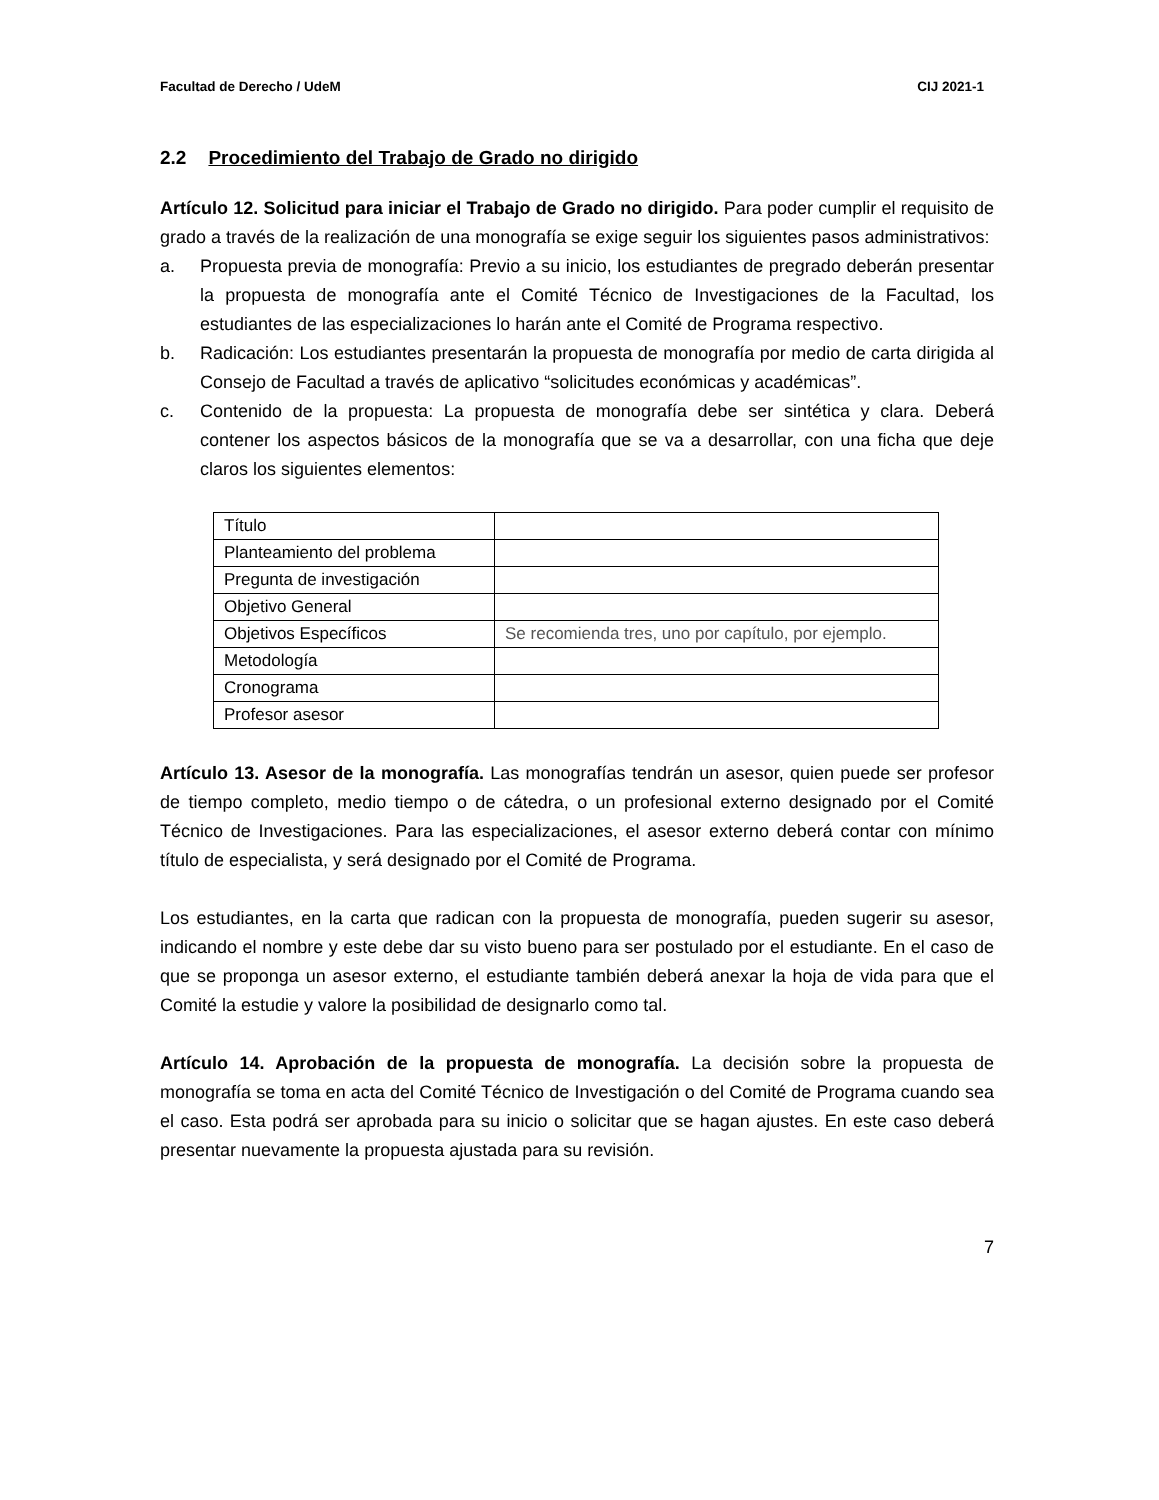Facultad de Derecho / UdeM CIJ 2021-1
2.2 Procedimiento del Trabajo de Grado no dirigido
Artículo 12. Solicitud para iniciar el Trabajo de Grado no dirigido. Para poder cumplir el requisito de grado a través de la realización de una monografía se exige seguir los siguientes pasos administrativos:
a. Propuesta previa de monografía: Previo a su inicio, los estudiantes de pregrado deberán presentar la propuesta de monografía ante el Comité Técnico de Investigaciones de la Facultad, los estudiantes de las especializaciones lo harán ante el Comité de Programa respectivo.
b. Radicación: Los estudiantes presentarán la propuesta de monografía por medio de carta dirigida al Consejo de Facultad a través de aplicativo “solicitudes económicas y académicas”.
c. Contenido de la propuesta: La propuesta de monografía debe ser sintética y clara. Deberá contener los aspectos básicos de la monografía que se va a desarrollar, con una ficha que deje claros los siguientes elementos:
| Título | |
| Planteamiento del problema | |
| Pregunta de investigación | |
| Objetivo General | |
| Objetivos Específicos | Se recomienda tres, uno por capítulo, por ejemplo. |
| Metodología | |
| Cronograma | |
| Profesor asesor | |
Artículo 13. Asesor de la monografía. Las monografías tendrán un asesor, quien puede ser profesor de tiempo completo, medio tiempo o de cátedra, o un profesional externo designado por el Comité Técnico de Investigaciones. Para las especializaciones, el asesor externo deberá contar con mínimo título de especialista, y será designado por el Comité de Programa.
Los estudiantes, en la carta que radican con la propuesta de monografía, pueden sugerir su asesor, indicando el nombre y este debe dar su visto bueno para ser postulado por el estudiante. En el caso de que se proponga un asesor externo, el estudiante también deberá anexar la hoja de vida para que el Comité la estudie y valore la posibilidad de designarlo como tal.
Artículo 14. Aprobación de la propuesta de monografía. La decisión sobre la propuesta de monografía se toma en acta del Comité Técnico de Investigación o del Comité de Programa cuando sea el caso. Esta podrá ser aprobada para su inicio o solicitar que se hagan ajustes. En este caso deberá presentar nuevamente la propuesta ajustada para su revisión.
7